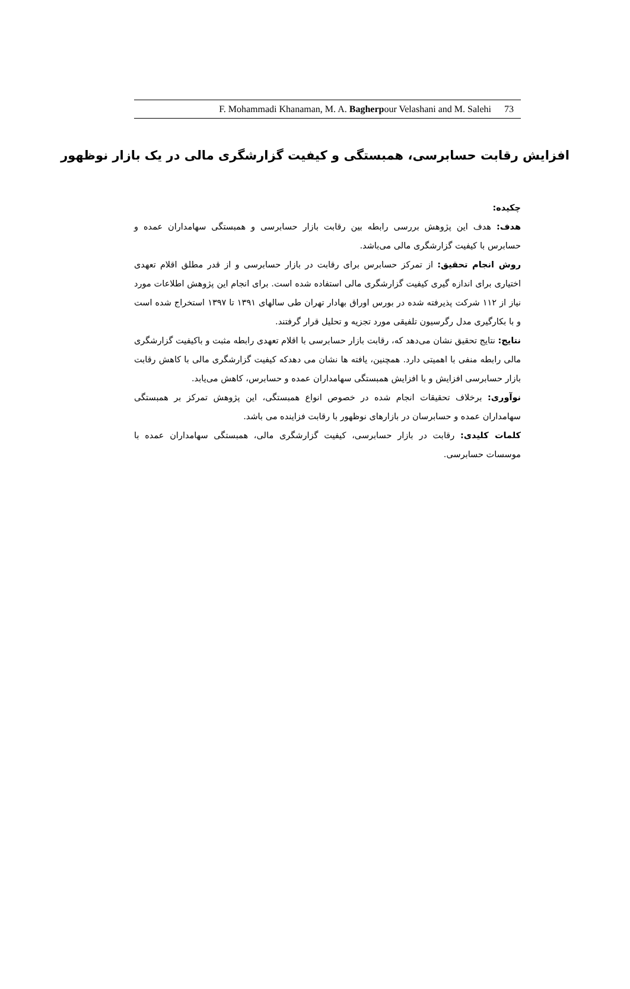F. Mohammadi Khanaman, M. A. Bagherpour Velashani and M. Salehi 73
افزایش رقابت حسابرسی، همبستگی و کیفیت گزارشگری مالی در یک بازار نوظهور
چکیده:
هدف: هدف این پژوهش بررسی رابطه بین رقابت بازار حسابرسی و همبستگی سهامداران عمده و حسابرس با کیفیت گزارشگری مالی می‌باشد.
روش انجام تحقیق: از تمرکز حسابرس برای رقابت در بازار حسابرسی و از قدر مطلق اقلام تعهدی اختیاری برای اندازه گیری کیفیت گزارشگری مالی استفاده شده است. برای انجام این پژوهش اطلاعات مورد نیاز از ۱۱۲ شرکت پذیرفته شده در بورس اوراق بهادار تهران طی سالهای ۱۳۹۱ تا ۱۳۹۷ استخراج شده است و با بکارگیری مدل رگرسیون تلفیقی مورد تجزیه و تحلیل قرار گرفتند.
نتایج: نتایج تحقیق نشان می‌دهد که، رقابت بازار حسابرسی با اقلام تعهدی رابطه مثبت و باکیفیت گزارشگری مالی رابطه منفی با اهمیتی دارد. همچنین، یافته ها نشان می دهدکه کیفیت گزارشگری مالی با کاهش رقابت بازار حسابرسی افزایش و با افزایش همبستگی سهامداران عمده و حسابرس، کاهش می‌یابد.
نوآوری: برخلاف تحقیقات انجام شده در خصوص انواع همبستگی، این پژوهش تمرکز بر همبستگی سهامداران عمده و حسابرسان در بازارهای نوظهور با رقابت فزاینده می باشد.
کلمات کلیدی: رقابت در بازار حسابرسی، کیفیت گزارشگری مالی، همبستگی سهامداران عمده با موسسات حسابرسی.